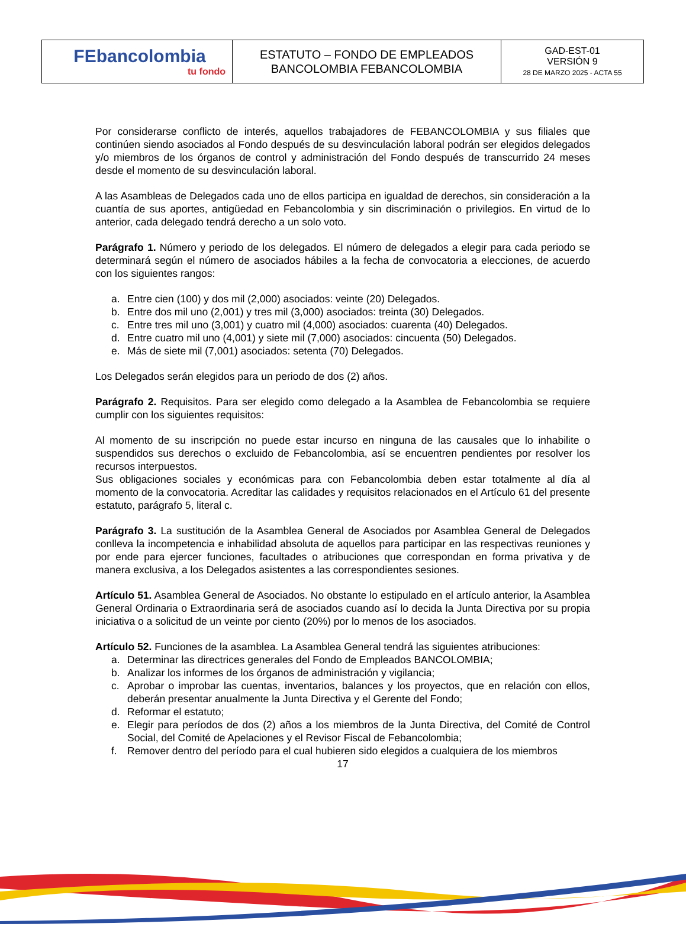| FEbancolombia tu fondo | ESTATUTO – FONDO DE EMPLEADOS BANCOLOMBIA FEBANCOLOMBIA | GAD-EST-01 VERSIÓN 9 28 DE MARZO 2025 - ACTA 55 |
Por considerarse conflicto de interés, aquellos trabajadores de FEBANCOLOMBIA y sus filiales que continúen siendo asociados al Fondo después de su desvinculación laboral podrán ser elegidos delegados y/o miembros de los órganos de control y administración del Fondo después de transcurrido 24 meses desde el momento de su desvinculación laboral.
A las Asambleas de Delegados cada uno de ellos participa en igualdad de derechos, sin consideración a la cuantía de sus aportes, antigüedad en Febancolombia y sin discriminación o privilegios. En virtud de lo anterior, cada delegado tendrá derecho a un solo voto.
Parágrafo 1. Número y periodo de los delegados. El número de delegados a elegir para cada periodo se determinará según el número de asociados hábiles a la fecha de convocatoria a elecciones, de acuerdo con los siguientes rangos:
a. Entre cien (100) y dos mil (2,000) asociados: veinte (20) Delegados.
b. Entre dos mil uno (2,001) y tres mil (3,000) asociados: treinta (30) Delegados.
c. Entre tres mil uno (3,001) y cuatro mil (4,000) asociados: cuarenta (40) Delegados.
d. Entre cuatro mil uno (4,001) y siete mil (7,000) asociados: cincuenta (50) Delegados.
e. Más de siete mil (7,001) asociados: setenta (70) Delegados.
Los Delegados serán elegidos para un periodo de dos (2) años.
Parágrafo 2. Requisitos. Para ser elegido como delegado a la Asamblea de Febancolombia se requiere cumplir con los siguientes requisitos:
Al momento de su inscripción no puede estar incurso en ninguna de las causales que lo inhabilite o suspendidos sus derechos o excluido de Febancolombia, así se encuentren pendientes por resolver los recursos interpuestos.
Sus obligaciones sociales y económicas para con Febancolombia deben estar totalmente al día al momento de la convocatoria. Acreditar las calidades y requisitos relacionados en el Artículo 61 del presente estatuto, parágrafo 5, literal c.
Parágrafo 3. La sustitución de la Asamblea General de Asociados por Asamblea General de Delegados conlleva la incompetencia e inhabilidad absoluta de aquellos para participar en las respectivas reuniones y por ende para ejercer funciones, facultades o atribuciones que correspondan en forma privativa y de manera exclusiva, a los Delegados asistentes a las correspondientes sesiones.
Artículo 51. Asamblea General de Asociados. No obstante lo estipulado en el artículo anterior, la Asamblea General Ordinaria o Extraordinaria será de asociados cuando así lo decida la Junta Directiva por su propia iniciativa o a solicitud de un veinte por ciento (20%) por lo menos de los asociados.
Artículo 52. Funciones de la asamblea. La Asamblea General tendrá las siguientes atribuciones:
a. Determinar las directrices generales del Fondo de Empleados BANCOLOMBIA;
b. Analizar los informes de los órganos de administración y vigilancia;
c. Aprobar o improbar las cuentas, inventarios, balances y los proyectos, que en relación con ellos, deberán presentar anualmente la Junta Directiva y el Gerente del Fondo;
d. Reformar el estatuto;
e. Elegir para períodos de dos (2) años a los miembros de la Junta Directiva, del Comité de Control Social, del Comité de Apelaciones y el Revisor Fiscal de Febancolombia;
f. Remover dentro del período para el cual hubieren sido elegidos a cualquiera de los miembros
17